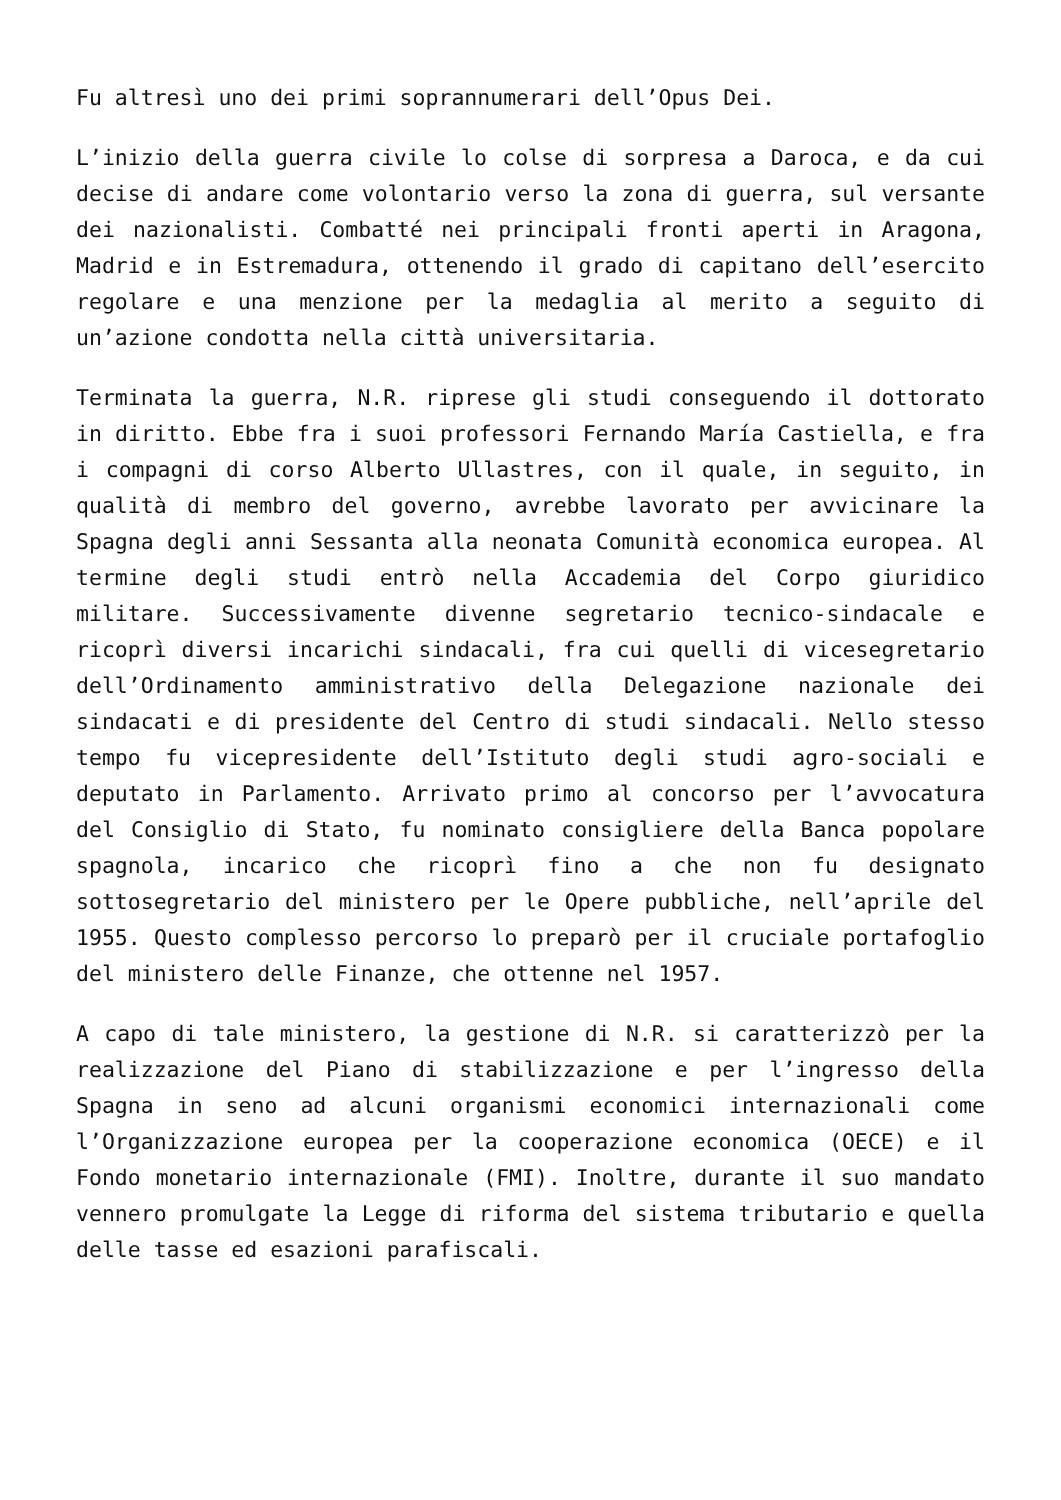Fu altresì uno dei primi soprannumerari dell’Opus Dei.
L’inizio della guerra civile lo colse di sorpresa a Daroca, e da cui decise di andare come volontario verso la zona di guerra, sul versante dei nazionalisti. Combatté nei principali fronti aperti in Aragona, Madrid e in Estremadura, ottenendo il grado di capitano dell’esercito regolare e una menzione per la medaglia al merito a seguito di un’azione condotta nella città universitaria.
Terminata la guerra, N.R. riprese gli studi conseguendo il dottorato in diritto. Ebbe fra i suoi professori Fernando María Castiella, e fra i compagni di corso Alberto Ullastres, con il quale, in seguito, in qualità di membro del governo, avrebbe lavorato per avvicinare la Spagna degli anni Sessanta alla neonata Comunità economica europea. Al termine degli studi entrò nella Accademia del Corpo giuridico militare. Successivamente divenne segretario tecnico-sindacale e ricoprì diversi incarichi sindacali, fra cui quelli di vicesegretario dell’Ordinamento amministrativo della Delegazione nazionale dei sindacati e di presidente del Centro di studi sindacali. Nello stesso tempo fu vicepresidente dell’Istituto degli studi agro-sociali e deputato in Parlamento. Arrivato primo al concorso per l’avvocatura del Consiglio di Stato, fu nominato consigliere della Banca popolare spagnola, incarico che ricoprì fino a che non fu designato sottosegretario del ministero per le Opere pubbliche, nell’aprile del 1955. Questo complesso percorso lo preparò per il cruciale portafoglio del ministero delle Finanze, che ottenne nel 1957.
A capo di tale ministero, la gestione di N.R. si caratterizzò per la realizzazione del Piano di stabilizzazione e per l’ingresso della Spagna in seno ad alcuni organismi economici internazionali come l’Organizzazione europea per la cooperazione economica (OECE) e il Fondo monetario internazionale (FMI). Inoltre, durante il suo mandato vennero promulgate la Legge di riforma del sistema tributario e quella delle tasse ed esazioni parafiscali.